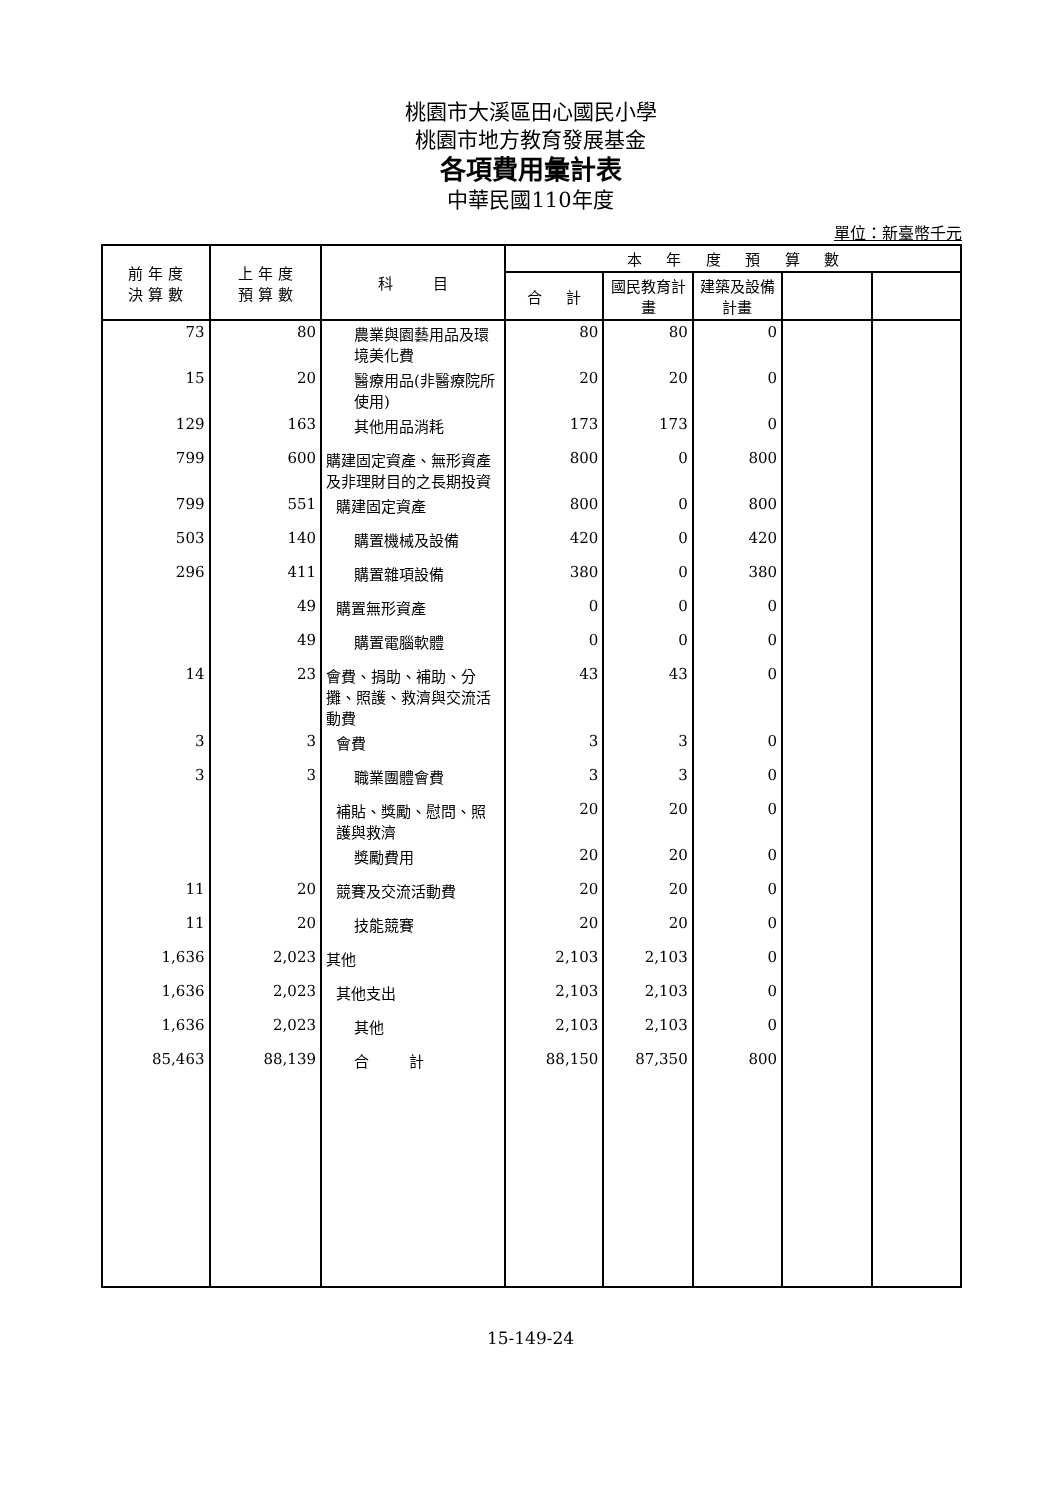桃園市大溪區田心國民小學
桃園市地方教育發展基金
各項費用彙計表
中華民國110年度
單位：新臺幣千元
| 前 年 度 決 算 數 | 上 年 度 預 算 數 | 科 目 | 本 年 度 預 算 數 | | | | |
| --- | --- | --- | --- | --- | --- | --- | --- |
| | | | 合 計 | 國民教育計畫 | 建築及設備計畫 | | |
| 73 | 80 | 農業與園藝用品及環境美化費 | 80 | 80 | 0 | | |
| 15 | 20 | 醫療用品(非醫療院所使用) | 20 | 20 | 0 | | |
| 129 | 163 | 其他用品消耗 | 173 | 173 | 0 | | |
| 799 | 600 | 購建固定資產、無形資產及非理財目的之長期投資 | 800 | 0 | 800 | | |
| 799 | 551 | 購建固定資產 | 800 | 0 | 800 | | |
| 503 | 140 | 購置機械及設備 | 420 | 0 | 420 | | |
| 296 | 411 | 購置雜項設備 | 380 | 0 | 380 | | |
| | 49 | 購置無形資產 | 0 | 0 | 0 | | |
| | 49 | 購置電腦軟體 | 0 | 0 | 0 | | |
| 14 | 23 | 會費、捐助、補助、分攤、照護、救濟與交流活動費 | 43 | 43 | 0 | | |
| 3 | 3 | 會費 | 3 | 3 | 0 | | |
| 3 | 3 | 職業團體會費 | 3 | 3 | 0 | | |
| | | 補貼、獎勵、慰問、照護與救濟 | 20 | 20 | 0 | | |
| | | 獎勵費用 | 20 | 20 | 0 | | |
| 11 | 20 | 競賽及交流活動費 | 20 | 20 | 0 | | |
| 11 | 20 | 技能競賽 | 20 | 20 | 0 | | |
| 1,636 | 2,023 | 其他 | 2,103 | 2,103 | 0 | | |
| 1,636 | 2,023 | 其他支出 | 2,103 | 2,103 | 0 | | |
| 1,636 | 2,023 | 其他 | 2,103 | 2,103 | 0 | | |
| 85,463 | 88,139 | 合 計 | 88,150 | 87,350 | 800 | | |
15-149-24